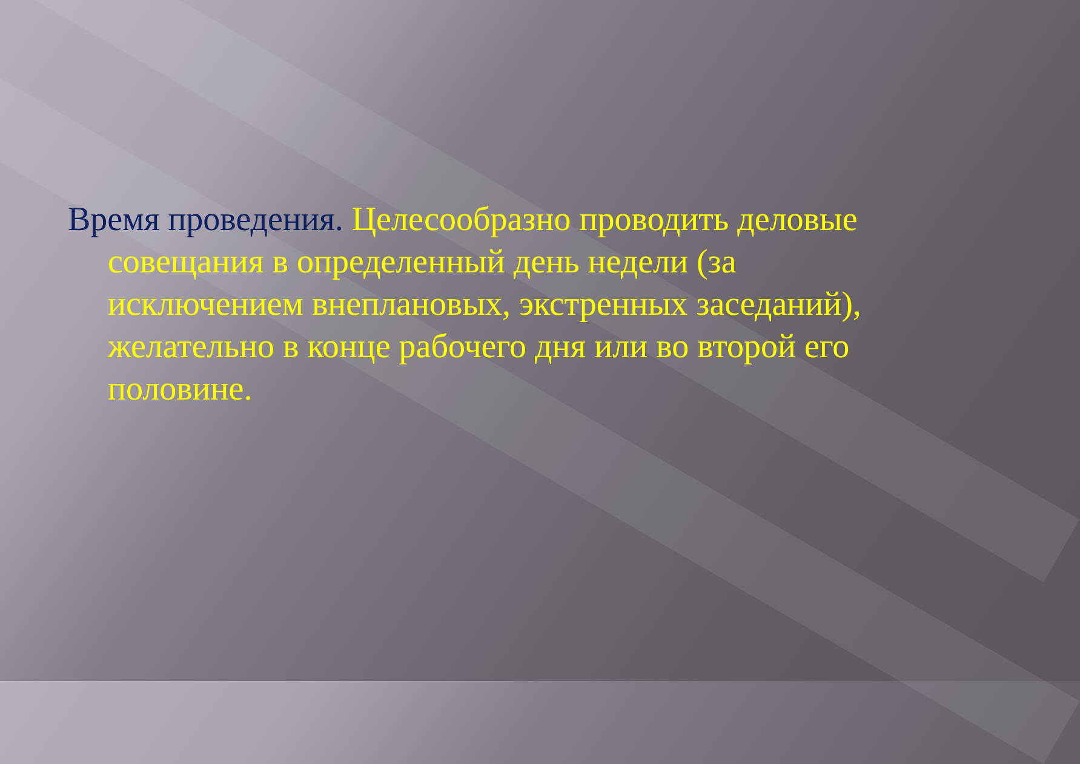Время проведения. Целесообразно проводить деловые совещания в определенный день недели (за исключением внеплановых, экстренных заседаний), желательно в конце рабочего дня или во второй его половине.